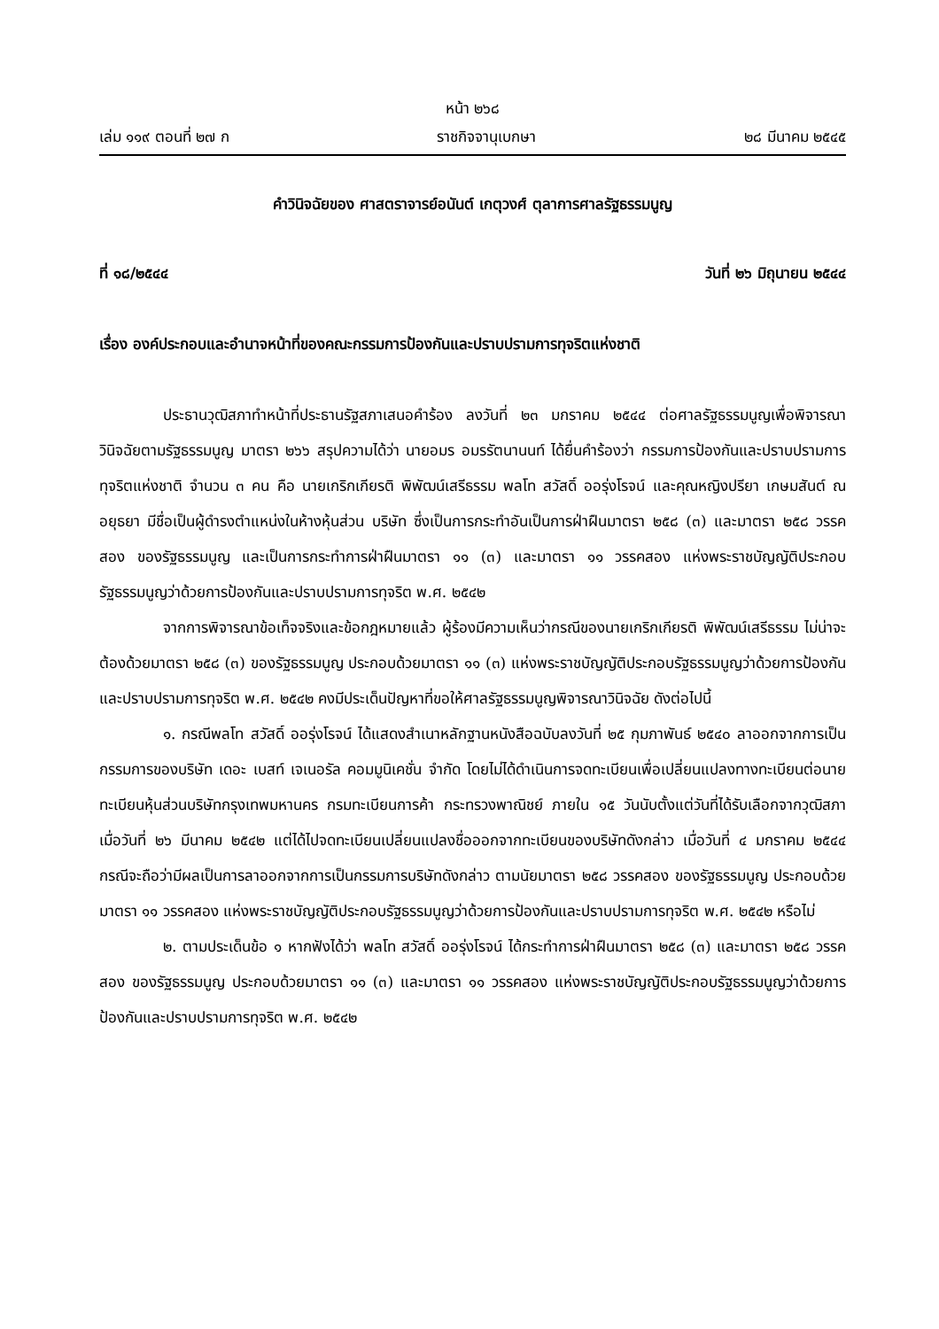หน้า ๒๖๘
เล่ม ๑๑๙ ตอนที่ ๒๗ ก ราชกิจจานุเบกษา ๒๘ มีนาคม ๒๕๔๕
คำวินิจฉัยของ ศาสตราจารย์อนันต์ เกตุวงศ์ ตุลาการศาลรัฐธรรมนูญ
ที่ ๑๘/๒๕๔๔ วันที่ ๒๖ มิถุนายน ๒๕๔๔
เรื่อง องค์ประกอบและอำนาจหน้าที่ของคณะกรรมการป้องกันและปราบปรามการทุจริตแห่งชาติ
ประธานวุฒิสภาทำหน้าที่ประธานรัฐสภาเสนอคำร้อง ลงวันที่ ๒๓ มกราคม ๒๕๔๔ ต่อศาลรัฐธรรมนูญเพื่อพิจารณาวินิจฉัยตามรัฐธรรมนูญ มาตรา ๒๖๖ สรุปความได้ว่า นายอมร อมรรัตนานนท์ ได้ยื่นคำร้องว่า กรรมการป้องกันและปราบปรามการทุจริตแห่งชาติ จำนวน ๓ คน คือ นายเกริกเกียรติ พิพัฒน์เสรีธรรม พลโท สวัสดิ์ ออรุ่งโรจน์ และคุณหญิงปรียา เกษมสันต์ ณ อยุธยา มีชื่อเป็นผู้ดำรงตำแหน่งในห้างหุ้นส่วน บริษัท ซึ่งเป็นการกระทำอันเป็นการฝ่าฝืนมาตรา ๒๕๘ (๓) และมาตรา ๒๕๘ วรรคสอง ของรัฐธรรมนูญ และเป็นการกระทำการฝ่าฝืนมาตรา ๑๑ (๓) และมาตรา ๑๑ วรรคสอง แห่งพระราชบัญญัติประกอบรัฐธรรมนูญว่าด้วยการป้องกันและปราบปรามการทุจริต พ.ศ. ๒๕๔๒
จากการพิจารณาข้อเท็จจริงและข้อกฎหมายแล้ว ผู้ร้องมีความเห็นว่ากรณีของนายเกริกเกียรติ พิพัฒน์เสรีธรรม ไม่น่าจะต้องด้วยมาตรา ๒๕๘ (๓) ของรัฐธรรมนูญ ประกอบด้วยมาตรา ๑๑ (๓) แห่งพระราชบัญญัติประกอบรัฐธรรมนูญว่าด้วยการป้องกันและปราบปรามการทุจริต พ.ศ. ๒๕๔๒ คงมีประเด็นปัญหาที่ขอให้ศาลรัฐธรรมนูญพิจารณาวินิจฉัย ดังต่อไปนี้
๑. กรณีพลโท สวัสดิ์ ออรุ่งโรจน์ ได้แสดงสำเนาหลักฐานหนังสือฉบับลงวันที่ ๒๕ กุมภาพันธ์ ๒๕๔๐ ลาออกจากการเป็นกรรมการของบริษัท เดอะ เบสท์ เจเนอรัล คอมมูนิเคชั่น จำกัด โดยไม่ได้ดำเนินการจดทะเบียนเพื่อเปลี่ยนแปลงทางทะเบียนต่อนายทะเบียนหุ้นส่วนบริษัทกรุงเทพมหานคร กรมทะเบียนการค้า กระทรวงพาณิชย์ ภายใน ๑๕ วันนับตั้งแต่วันที่ได้รับเลือกจากวุฒิสภาเมื่อวันที่ ๒๖ มีนาคม ๒๕๔๒ แต่ได้ไปจดทะเบียนเปลี่ยนแปลงชื่อออกจากทะเบียนของบริษัทดังกล่าว เมื่อวันที่ ๔ มกราคม ๒๕๔๔ กรณีจะถือว่ามีผลเป็นการลาออกจากการเป็นกรรมการบริษัทดังกล่าว ตามนัยมาตรา ๒๕๘ วรรคสอง ของรัฐธรรมนูญ ประกอบด้วยมาตรา ๑๑ วรรคสอง แห่งพระราชบัญญัติประกอบรัฐธรรมนูญว่าด้วยการป้องกันและปราบปรามการทุจริต พ.ศ. ๒๕๔๒ หรือไม่
๒. ตามประเด็นข้อ ๑ หากฟังได้ว่า พลโท สวัสดิ์ ออรุ่งโรจน์ ได้กระทำการฝ่าฝืนมาตรา ๒๕๘ (๓) และมาตรา ๒๕๘ วรรคสอง ของรัฐธรรมนูญ ประกอบด้วยมาตรา ๑๑ (๓) และมาตรา ๑๑ วรรคสอง แห่งพระราชบัญญัติประกอบรัฐธรรมนูญว่าด้วยการป้องกันและปราบปรามการทุจริต พ.ศ. ๒๕๔๒